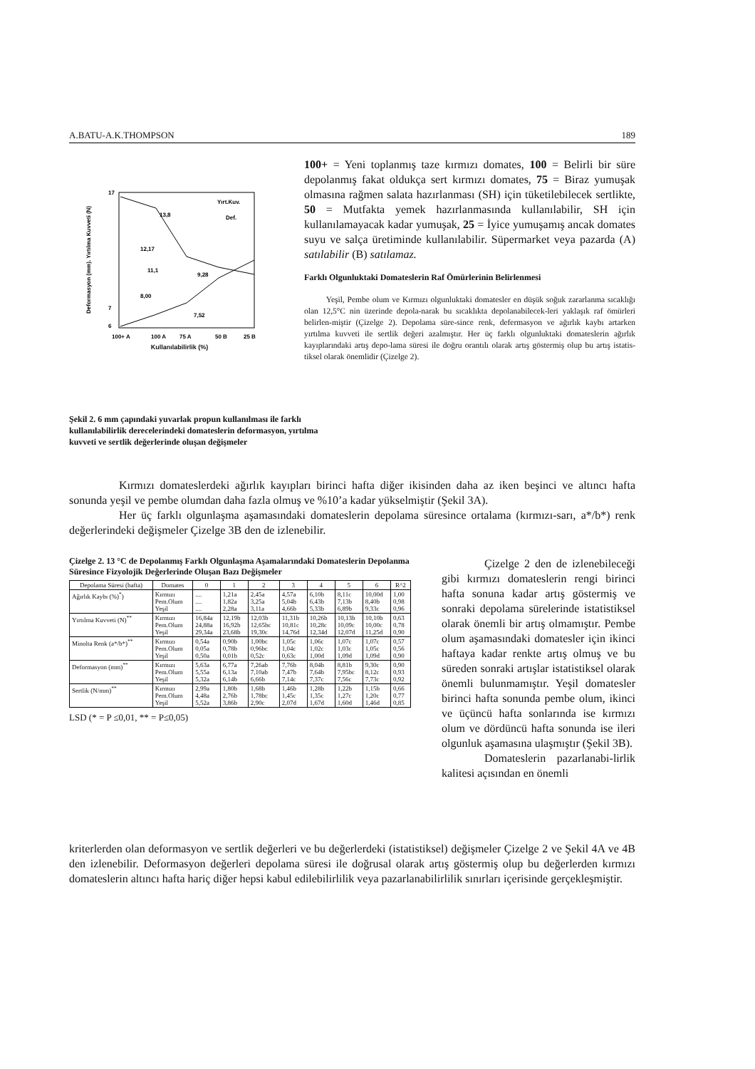A.BATU-A.K.THOMPSON 189
17
7
6
13,8
12,17
11,1
9,28
8,00
7,52
Yırt.Kuv.
Def.
100+ A
100 A
75 A
50 B
25 B
Deformasyon (mm). Yırtılma Kuvveti (N)
Kullanılabilirlik (%)
100+ = Yeni toplanmış taze kırmızı domates, 100 = Belirli bir süre depolanmış fakat oldukça sert kırmızı domates, 75 = Biraz yumuşak olmasına rağmen salata hazırlanması (SH) için tüketilebilecek sertlikte, 50 = Mutfakta yemek hazırlanmasında kullanılabilir, SH için kullanılamayacak kadar yumuşak, 25 = İyice yumuşamış ancak domates suyu ve salça üretiminde kullanılabilir. Süpermarket veya pazarda (A) satılabilir (B) satılamaz.
Farklı Olgunluktaki Domateslerin Raf Ömürlerinin Belirlenmesi
Yeşil, Pembe olum ve Kırmızı olgunluktaki domatesler en düşük soğuk zararlanma sıcaklığı olan 12,5°C nin üzerinde depola-narak bu sıcaklıkta depolanabilecek-leri yaklaşık raf ömürleri belirlen-miştir (Çizelge 2). Depolama süre-since renk, defermasyon ve ağırlık kaybı artarken yırtılma kuvveti ile sertlik değeri azalmıştır. Her üç farklı olgunluktaki domateslerin ağırlık kayıplarındaki artış depo-lama süresi ile doğru orantılı olarak artış göstermiş olup bu artış istatis-tiksel olarak önemlidir (Çizelge 2).
Şekil 2. 6 mm çapındaki yuvarlak propun kullanılması ile farklı kullanılabilirlik derecelerindeki domateslerin deformasyon, yırtılma kuvveti ve sertlik değerlerinde oluşan değişmeler
Kırmızı domateslerdeki ağırlık kayıpları birinci hafta diğer ikisinden daha az iken beşinci ve altıncı hafta sonunda yeşil ve pembe olumdan daha fazla olmuş ve %10’a kadar yükselmiştir (Şekil 3A).
Her üç farklı olgunlaşma aşamasındaki domateslerin depolama süresince ortalama (kırmızı-sarı, a*/b*) renk değerlerindeki değişmeler Çizelge 3B den de izlenebilir.
Çizelge 2. 13 °C de Depolanmış Farklı Olgunlaşma Aşamalarındaki Domateslerin Depolanma Süresince Fizyolojik Değerlerinde Oluşan Bazı Değişmeler
| Depolama Süresi (hafta) | Domates | 0 | 1 | 2 | 3 | 4 | 5 | 6 | R^2 |
| --- | --- | --- | --- | --- | --- | --- | --- | --- | --- |
| Ağırlık Kaybı (%)<sup>*</sup>) | Kırmızı Pem.Olum Yeşil | .... .... .... | 1,21a 1,82a 2,28a | 2,45a 3,25a 3,11a | 4,57a 5,04b 4,66b | 6,10b 6,43b 5,33b | 8,11c 7,13b 6,89b | 10,00d 8,40b 9,33c | 1,00 0,98 0,96 |
| Yırtılma Kuvveti (N)<sup>**</sup> | Kırmızı Pem.Olum Yeşil | 16,84a 24,88a 29,34a | 12,19b 16,92b 23,68b | 12,03b 12,65bc 19,30c | 11,31b 10,81c 14,76d | 10,26b 10,28c 12,34d | 10,13b 10,09c 12,07d | 10,10b 10,00c 11,25d | 0,63 0,78 0,90 |
| Minolta Renk (a*/b*)<sup>**</sup> | Kırmızı Pem.Olum Yeşil | 0,54a 0,05a 0,50a | 0,90b 0,78b 0,01b | 1,00bc 0,96bc 0,52c | 1,05c 1,04c 0,63c | 1,06c 1,02c 1,00d | 1,07c 1,03c 1,09d | 1,07c 1,05c 1,09d | 0,57 0,56 0,90 |
| Deformasyon (mm)<sup>**</sup> | Kırmızı Pem.Olum Yeşil | 5,63a 5,55a 5,32a | 6,77a 6,13a 6,14b | 7,26ab 7,10ab 6,66b | 7,76b 7,47b 7,14c | 8,04b 7,64b 7,37c | 8,81b 7,95bc 7,56c | 9,30c 8,12c 7,73c | 0,90 0,93 0,92 |
| Sertlik (N/mm)<sup>**</sup> | Kırmızı Pem.Olum Yeşil | 2,99a 4,48a 5,52a | 1,80b 2,76b 3,86b | 1,68b 1,78bc 2,90c | 1,46b 1,45c 2,07d | 1,28b 1,35c 1,67d | 1,22b 1,27c 1,60d | 1,15b 1,20c 1,46d | 0,66 0,77 0,85 |
LSD (* = P ≤0,01, ** = P≤0,05)
Çizelge 2 den de izlenebileceği gibi kırmızı domateslerin rengi birinci hafta sonuna kadar artış göstermiş ve sonraki depolama sürelerinde istatistiksel olarak önemli bir artış olmamıştır. Pembe olum aşamasındaki domatesler için ikinci haftaya kadar renkte artış olmuş ve bu süreden sonraki artışlar istatistiksel olarak önemli bulunmamıştır. Yeşil domatesler birinci hafta sonunda pembe olum, ikinci ve üçüncü hafta sonlarında ise kırmızı olum ve dördüncü hafta sonunda ise ileri olgunluk aşamasına ulaşmıştır (Şekil 3B).
Domateslerin pazarlanabi-lirlik kalitesi açısından en önemli
kriterlerden olan deformasyon ve sertlik değerleri ve bu değerlerdeki (istatistiksel) değişmeler Çizelge 2 ve Şekil 4A ve 4B den izlenebilir. Deformasyon değerleri depolama süresi ile doğrusal olarak artış göstermiş olup bu değerlerden kırmızı domateslerin altıncı hafta hariç diğer hepsi kabul edilebilirlilik veya pazarlanabilirlilik sınırları içerisinde gerçekleşmiştir.